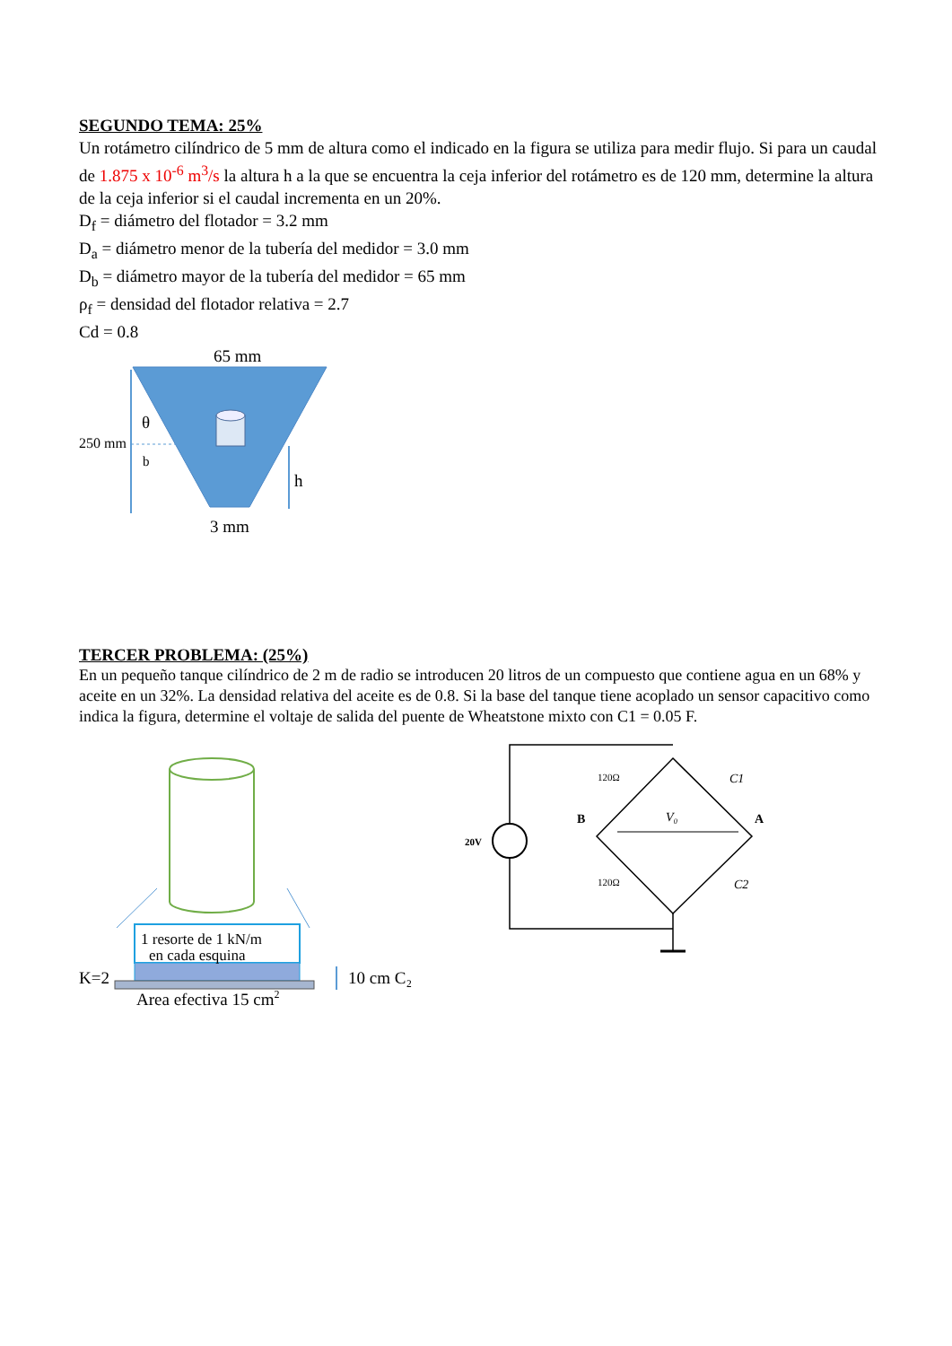SEGUNDO TEMA: 25%
Un rotámetro cilíndrico de 5 mm de altura como el indicado en la figura se utiliza para medir flujo. Si para un caudal de 1.875 x 10<sup>-6</sup> m<sup>3</sup>/s la altura h a la que se encuentra la ceja inferior del rotámetro es de 120 mm, determine la altura de la ceja inferior si el caudal incrementa en un 20%.
D<sub>f</sub> = diámetro del flotador = 3.2 mm
D<sub>a</sub> = diámetro menor de la tubería del medidor = 3.0 mm
D<sub>b</sub> = diámetro mayor de la tubería del medidor = 65 mm
ρ<sub>f</sub> = densidad del flotador relativa = 2.7
Cd = 0.8
65 mm
θ
250 mm
b
h
3 mm
TERCER PROBLEMA: (25%)
En un pequeño tanque cilíndrico de 2 m de radio se introducen 20 litros de un compuesto que contiene agua en un 68% y aceite en un 32%. La densidad relativa del aceite es de 0.8. Si la base del tanque tiene acoplado un sensor capacitivo como indica la figura, determine el voltaje de salida del puente de Wheatstone mixto con C1 = 0.05 F.
1 resorte de 1 kN/m
en cada esquina
K=2
10 cm C₂
Area efectiva 15 cm2
20V
120Ω
120Ω
C1
C2
B
A
V₀